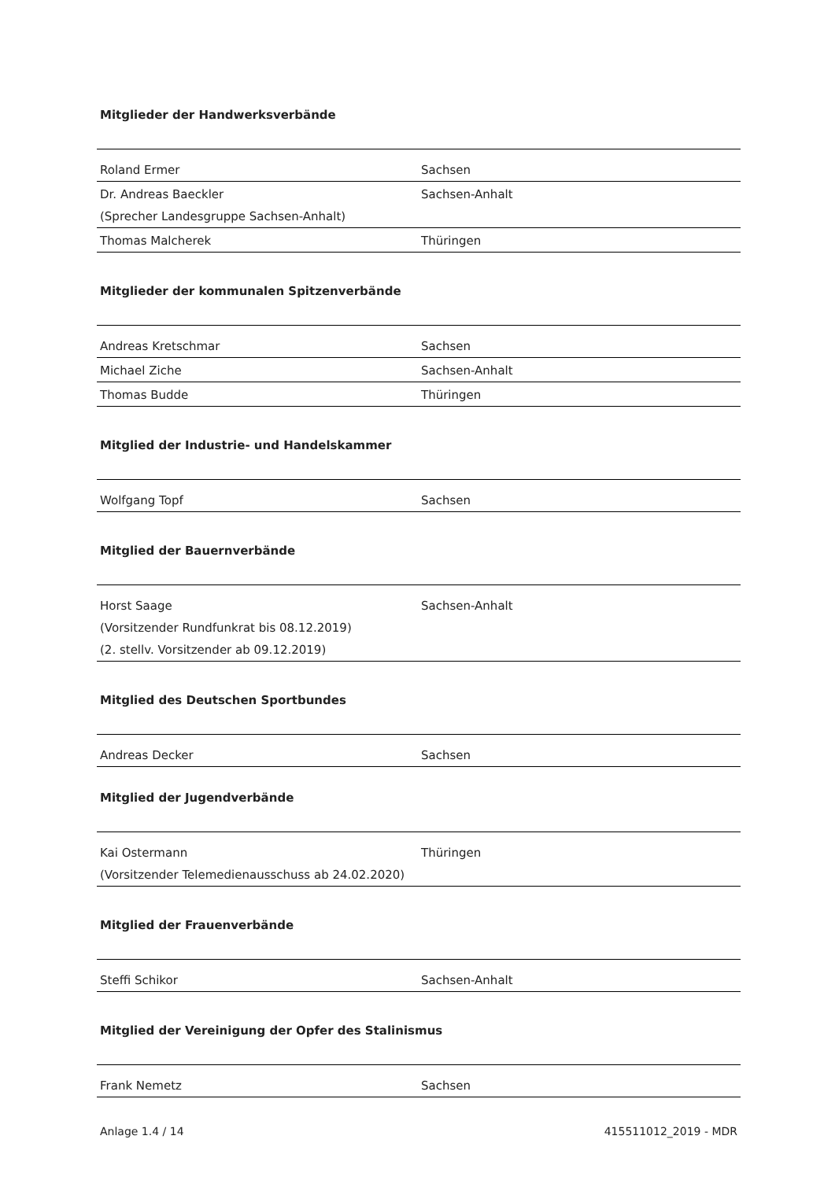Mitglieder der Handwerksverbände
| Roland Ermer | Sachsen |
| Dr. Andreas Baeckler (Sprecher Landesgruppe Sachsen-Anhalt) | Sachsen-Anhalt |
| Thomas Malcherek | Thüringen |
Mitglieder der kommunalen Spitzenverbände
| Andreas Kretschmar | Sachsen |
| Michael Ziche | Sachsen-Anhalt |
| Thomas Budde | Thüringen |
Mitglied der Industrie- und Handelskammer
| Wolfgang Topf | Sachsen |
Mitglied der Bauernverbände
| Horst Saage (Vorsitzender Rundfunkrat bis 08.12.2019) (2. stellv. Vorsitzender ab 09.12.2019) | Sachsen-Anhalt |
Mitglied des Deutschen Sportbundes
| Andreas Decker | Sachsen |
Mitglied der Jugendverbände
| Kai Ostermann (Vorsitzender Telemedienausschuss ab 24.02.2020) | Thüringen |
Mitglied der Frauenverbände
| Steffi Schikor | Sachsen-Anhalt |
Mitglied der Vereinigung der Opfer des Stalinismus
| Frank Nemetz | Sachsen |
Anlage 1.4 / 14 415511012_2019 - MDR